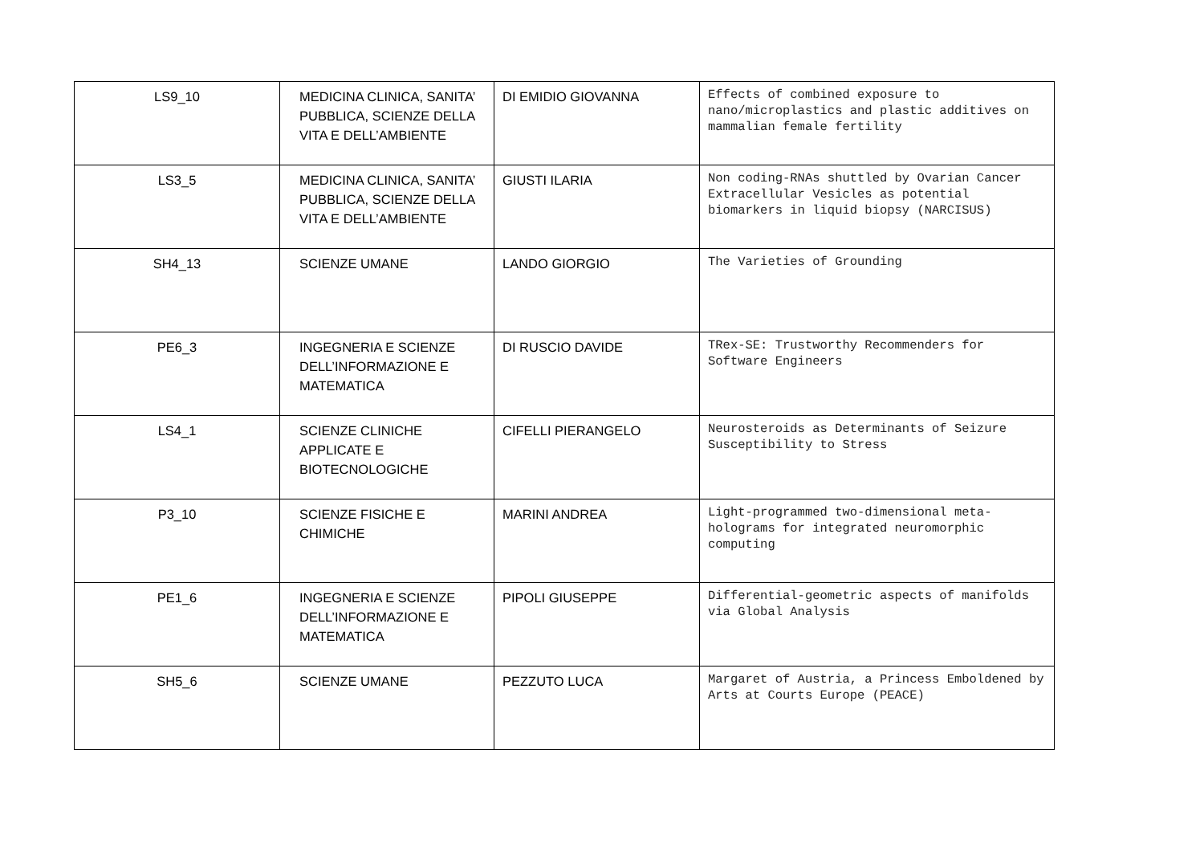| LS9_10 | MEDICINA CLINICA, SANITA’ PUBBLICA, SCIENZE DELLA VITA E DELL’AMBIENTE | DI EMIDIO GIOVANNA | Effects of combined exposure to nano/microplastics and plastic additives on mammalian female fertility |
| LS3_5 | MEDICINA CLINICA, SANITA’ PUBBLICA, SCIENZE DELLA VITA E DELL’AMBIENTE | GIUSTI ILARIA | Non coding-RNAs shuttled by Ovarian Cancer Extracellular Vesicles as potential biomarkers in liquid biopsy (NARCISUS) |
| SH4_13 | SCIENZE UMANE | LANDO GIORGIO | The Varieties of Grounding |
| PE6_3 | INGEGNERIA E SCIENZE DELL’INFORMAZIONE E MATEMATICA | DI RUSCIO DAVIDE | TRex-SE: Trustworthy Recommenders for Software Engineers |
| LS4_1 | SCIENZE CLINICHE APPLICATE E BIOTECNOLOGICHE | CIFELLI PIERANGELO | Neurosteroids as Determinants of Seizure Susceptibility to Stress |
| P3_10 | SCIENZE FISICHE E CHIMICHE | MARINI ANDREA | Light-programmed two-dimensional meta-holograms for integrated neuromorphic computing |
| PE1_6 | INGEGNERIA E SCIENZE DELL’INFORMAZIONE E MATEMATICA | PIPOLI GIUSEPPE | Differential-geometric aspects of manifolds via Global Analysis |
| SH5_6 | SCIENZE UMANE | PEZZUTO LUCA | Margaret of Austria, a Princess Emboldened by Arts at Courts Europe (PEACE) |